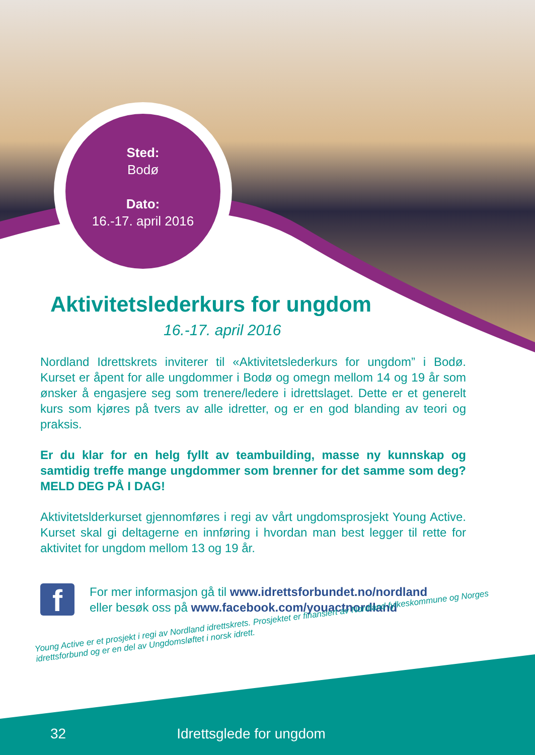Sted:
Bodø
Dato:
16.-17. april 2016
Aktivitetslederkurs for ungdom
16.-17. april 2016
Nordland Idrettskrets inviterer til «Aktivitetslederkurs for ungdom” i Bodø. Kurset er åpent for alle ungdommer i Bodø og omegn mellom 14 og 19 år som ønsker å engasjere seg som trenere/ledere i idrettslaget. Dette er et generelt kurs som kjøres på tvers av alle idretter, og er en god blanding av teori og praksis.
Er du klar for en helg fyllt av teambuilding, masse ny kunnskap og samtidig treffe mange ungdommer som brenner for det samme som deg? MELD DEG PÅ I DAG!
Aktivitetslderkurset gjennomføres i regi av vårt ungdomsprosjekt Young Active. Kurset skal gi deltagerne en innføring i hvordan man best legger til rette for aktivitet for ungdom mellom 13 og 19 år.
f
For mer informasjon gå til www.idrettsforbundet.no/nordland
eller besøk oss på www.facebook.com/youactnordland
Young Active er et prosjekt i regi av Nordland idrettskrets. Prosjektet er finansiert av Nordland fylkeskommune og Norges idrettsforbund og er en del av Ungdomsløftet i norsk idrett.
32 Idrettsglede for ungdom